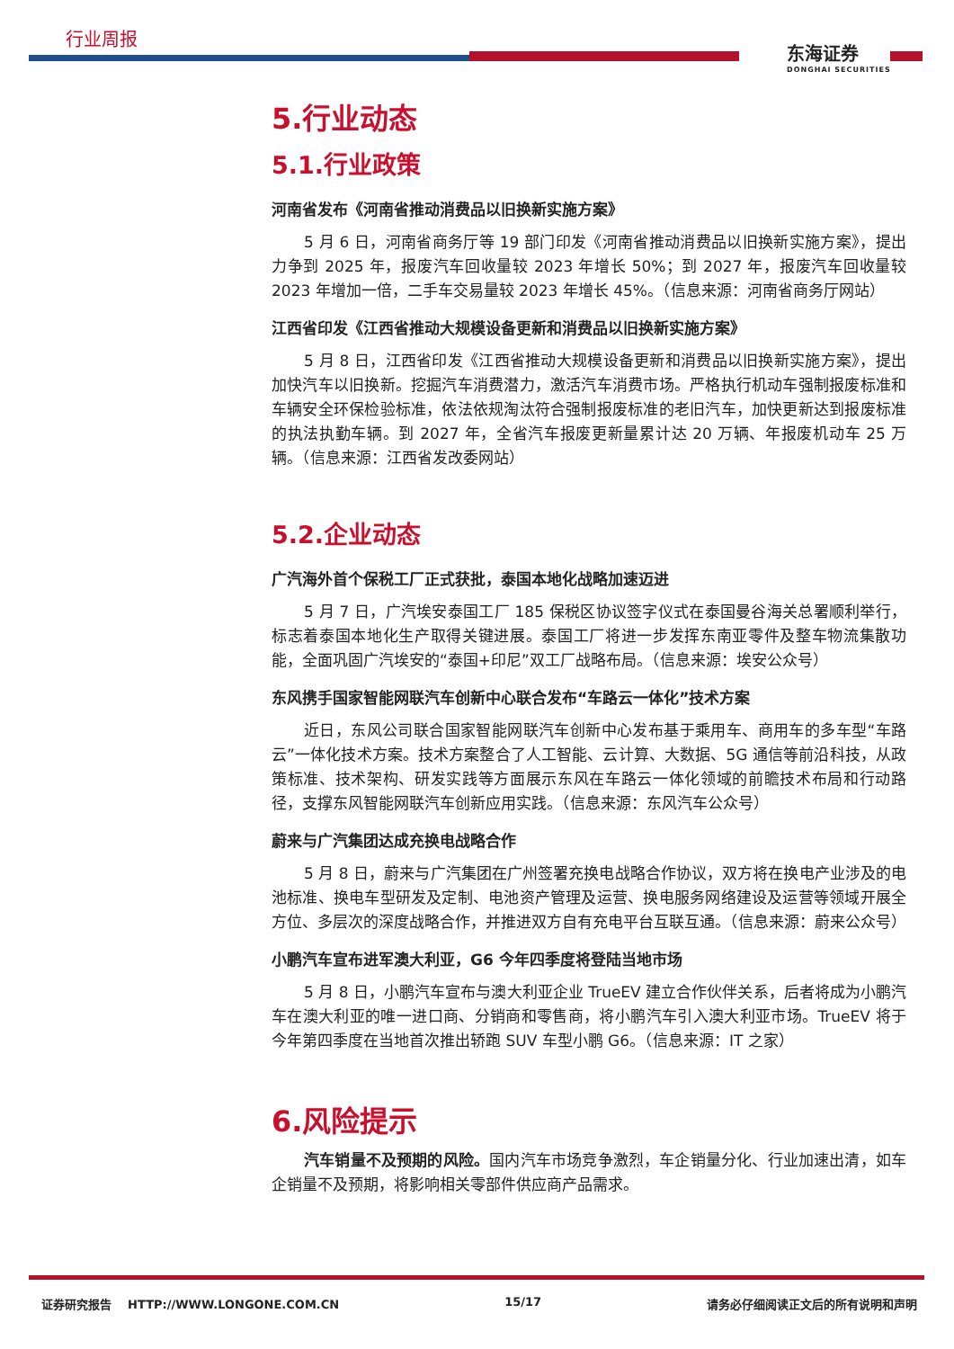行业周报
东海证券
DONGHAI SECURITIES
5.行业动态
5.1.行业政策
河南省发布《河南省推动消费品以旧换新实施方案》
5 月 6 日，河南省商务厅等 19 部门印发《河南省推动消费品以旧换新实施方案》，提出力争到 2025 年，报废汽车回收量较 2023 年增长 50%；到 2027 年，报废汽车回收量较 2023 年增加一倍，二手车交易量较 2023 年增长 45%。（信息来源：河南省商务厅网站）
江西省印发《江西省推动大规模设备更新和消费品以旧换新实施方案》
5 月 8 日，江西省印发《江西省推动大规模设备更新和消费品以旧换新实施方案》，提出加快汽车以旧换新。挖掘汽车消费潜力，激活汽车消费市场。严格执行机动车强制报废标准和车辆安全环保检验标准，依法依规淘汰符合强制报废标准的老旧汽车，加快更新达到报废标准的执法执勤车辆。到 2027 年，全省汽车报废更新量累计达 20 万辆、年报废机动车 25 万辆。（信息来源：江西省发改委网站）
5.2.企业动态
广汽海外首个保税工厂正式获批，泰国本地化战略加速迈进
5 月 7 日，广汽埃安泰国工厂 185 保税区协议签字仪式在泰国曼谷海关总署顺利举行，标志着泰国本地化生产取得关键进展。泰国工厂将进一步发挥东南亚零件及整车物流集散功能，全面巩固广汽埃安的“泰国+印尼”双工厂战略布局。（信息来源：埃安公众号）
东风携手国家智能网联汽车创新中心联合发布“车路云一体化”技术方案
近日，东风公司联合国家智能网联汽车创新中心发布基于乘用车、商用车的多车型“车路云”一体化技术方案。技术方案整合了人工智能、云计算、大数据、5G 通信等前沿科技，从政策标准、技术架构、研发实践等方面展示东风在车路云一体化领域的前瞻技术布局和行动路径，支撑东风智能网联汽车创新应用实践。（信息来源：东风汽车公众号）
蔚来与广汽集团达成充换电战略合作
5 月 8 日，蔚来与广汽集团在广州签署充换电战略合作协议，双方将在换电产业涉及的电池标准、换电车型研发及定制、电池资产管理及运营、换电服务网络建设及运营等领域开展全方位、多层次的深度战略合作，并推进双方自有充电平台互联互通。（信息来源：蔚来公众号）
小鹏汽车宣布进军澳大利亚，G6 今年四季度将登陆当地市场
5 月 8 日，小鹏汽车宣布与澳大利亚企业 TrueEV 建立合作伙伴关系，后者将成为小鹏汽车在澳大利亚的唯一进口商、分销商和零售商，将小鹏汽车引入澳大利亚市场。TrueEV 将于今年第四季度在当地首次推出轿跑 SUV 车型小鹏 G6。（信息来源：IT 之家）
6.风险提示
汽车销量不及预期的风险。国内汽车市场竞争激烈，车企销量分化、行业加速出清，如车企销量不及预期，将影响相关零部件供应商产品需求。
证券研究报告 HTTP://WWW.LONGONE.COM.CN 15/17 请务必仔细阅读正文后的所有说明和声明